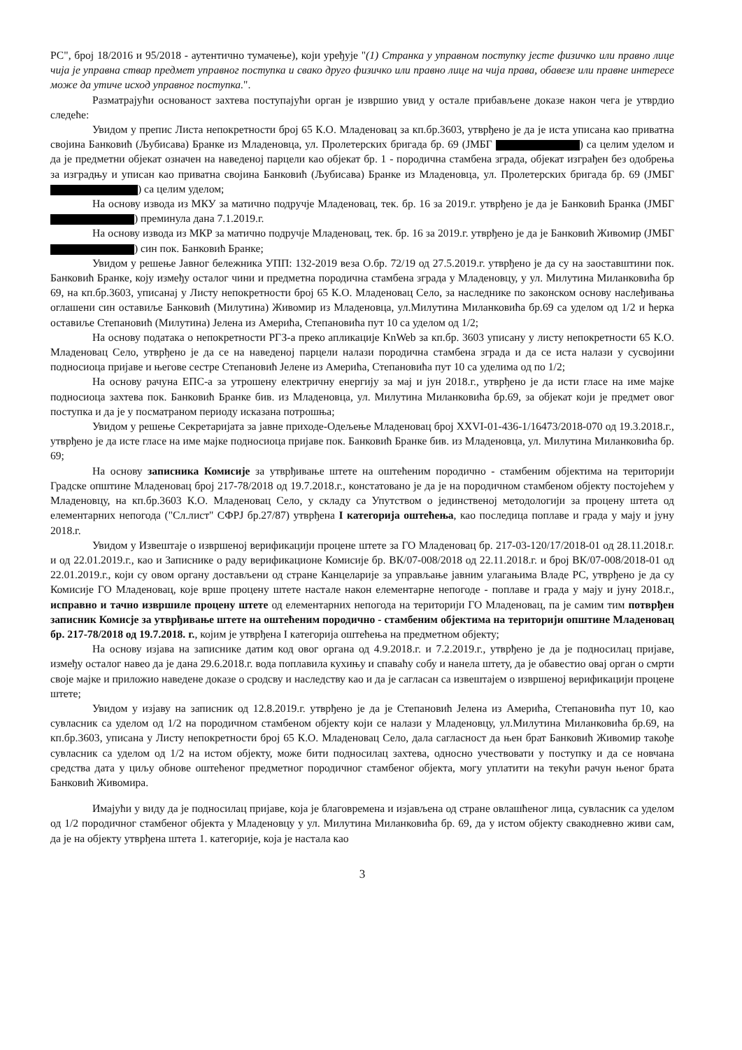РС", број 18/2016 и 95/2018 - аутентично тумачење), који уређује "(1) Странка у управном поступку јесте физичко или правно лице чија је управна ствар предмет управног поступка и свако друго физичко или правно лице на чија права, обавезе или правне интересе може да утиче исход управног поступка.".
Разматрајући основаност захтева поступајући орган је извршио увид у остале прибављене доказе након чега је утврдио следеће:
Увидом у препис Листа непокретности број 65 К.О. Младеновац за кп.бр.3603, утврђено је да је иста уписана као приватна својина Банковић (Љубисава) Бранке из Младеновца, ул. Пролетерских бригада бр. 69 (ЈМБГ ) са целим уделом и да је предметни објекат означен на наведеној парцели као објекат бр. 1 - породична стамбена зграда, објекат изграђен без одобрења за изградњу и уписан као приватна својина Банковић (Љубисава) Бранке из Младеновца, ул. Пролетерских бригада бр. 69 (ЈМБГ ) са целим уделом;
На основу извода из МКУ за матично подручје Младеновац, тек. бр. 16 за 2019.г. утврђено је да је Банковић Бранка (ЈМБГ ) преминула дана 7.1.2019.г.
На основу извода из МКР за матично подручје Младеновац, тек. бр. 16 за 2019.г. утврђено је да је Банковић Живомир (ЈМБГ ) син пок. Банковић Бранке;
Увидом у решење Јавног бележника УПП: 132-2019 веза О.бр. 72/19 од 27.5.2019.г. утврђено је да су на заоставштини пок. Банковић Бранке, коју између осталог чини и предметна породична стамбена зграда у Младеновцу, у ул. Милутина Миланковића бр 69, на кп.бр.3603, уписанај у Листу непокретности број 65 К.О. Младеновац Село, за наследнике по законском основу наслеђивања оглашени син оставиље Банковић (Милутина) Живомир из Младеновца, ул.Милутина Миланковића бр.69 са уделом од 1/2 и ћерка оставиље Степановић (Милутина) Јелена из Амерића, Степановића пут 10 са уделом од 1/2;
На основу података о непокретности РГЗ-а преко апликације KnWeb за кп.бр. 3603 уписану у листу непокретности 65 К.О. Младеновац Село, утврђено је да се на наведеној парцели налази породична стамбена зграда и да се иста налази у сусвојини подносиоца пријаве и његове сестре Степановић Јелене из Амерића, Степановића пут 10 са уделима од по 1/2;
На основу рачуна ЕПС-а за утрошену електричну енергију за мај и јун 2018.г., утврђено је да исти гласе на име мајке подносиоца захтева пок. Банковић Бранке бив. из Младеновца, ул. Милутина Миланковића бр.69, за објекат који је предмет овог поступка и да је у посматраном периоду исказана потрошња;
Увидом у решење Секретаријата за јавне приходе-Одељење Младеновац број XXVI-01-436-1/16473/2018-070 од 19.3.2018.г., утврђено је да исте гласе на име мајке подносиоца пријаве пок. Банковић Бранке бив. из Младеновца, ул. Милутина Миланковића бр. 69;
На основу записника Комисије за утврђивање штете на оштећеним породично - стамбеним објектима на територији Градске општине Младеновац број 217-78/2018 од 19.7.2018.г., констатовано је да је на породичном стамбеном објекту постојећем у Младеновцу, на кп.бр.3603 К.О. Младеновац Село, у складу са Упутством о јединственој методологији за процену штета од елементарних непогода ("Сл.лист" СФРЈ бр.27/87) утврђена I категорија оштећења, као последица поплаве и града у мају и јуну 2018.г.
Увидом у Извештаје о извршеној верификацији процене штете за ГО Младеновац бр. 217-03-120/17/2018-01 од 28.11.2018.г. и од 22.01.2019.г., као и Записнике о раду верификационе Комисије бр. ВК/07-008/2018 од 22.11.2018.г. и број ВК/07-008/2018-01 од 22.01.2019.г., који су овом органу достављени од стране Канцеларије за управљање јавним улагањима Владе РС, утврђено је да су Комисије ГО Младеновац, које врше процену штете настале након елементарне непогоде - поплаве и града у мају и јуну 2018.г., исправно и тачно извршиле процену штете од елементарних непогода на територији ГО Младеновац, па је самим тим потврђен записник Комисје за утврђивање штете на оштећеним породично - стамбеним објектима на територији општине Младеновац бр. 217-78/2018 од 19.7.2018. г., којим је утврђена I категорија оштећења на предметном објекту;
На основу изјава на записнике датим код овог органа од 4.9.2018.г. и 7.2.2019.г., утврђено је да је подносилац пријаве, између осталог навео да је дана 29.6.2018.г. вода поплавила кухињу и спаваћу собу и нанела штету, да је обавестио овај орган о смрти своје мајке и приложио наведене доказе о сродсву и наследству као и да је сагласан са извештајем о извршеној верификацији процене штете;
Увидом у изјаву на записник од 12.8.2019.г. утврђено је да је Степановић Јелена из Амерића, Степановића пут 10, као сувласник са уделом од 1/2 на породичном стамбеном објекту који се налази у Младеновцу, ул.Милутина Миланковића бр.69, на кп.бр.3603, уписана у Листу непокретности број 65 К.О. Младеновац Село, дала сагласност да њен брат Банковић Живомир такође сувласник са уделом од 1/2 на истом објекту, може бити подносилац захтева, односно учествовати у поступку и да се новчана средства дата у циљу обнове оштећеног предметног породичног стамбеног објекта, могу уплатити на текући рачун њеног брата Банковић Живомира.
Имајући у виду да је подносилац пријаве, која је благовремена и изјављена од стране овлашћеног лица, сувласник са уделом од 1/2 породичног стамбеног објекта у Младеновцу у ул. Милутина Миланковића бр. 69, да у истом објекту свакодневно живи сам, да је на објекту утврђена штета 1. категорије, која је настала као
3